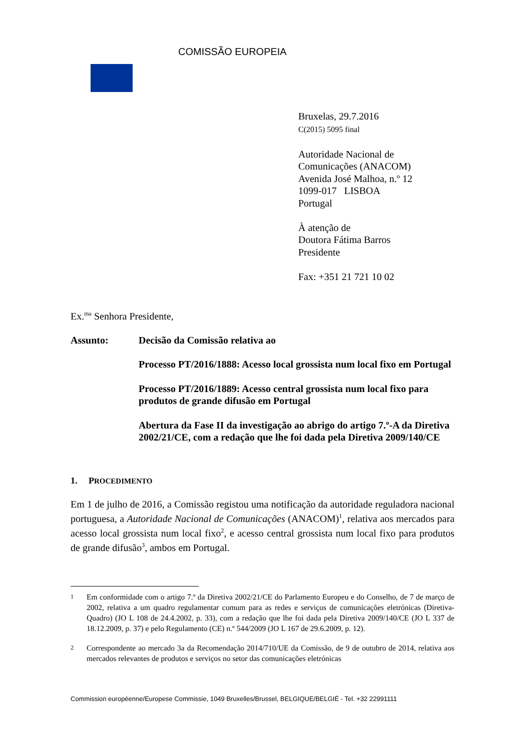COMISSÃO EUROPEIA
Bruxelas, 29.7.2016
C(2015) 5095 final
Autoridade Nacional de
Comunicações (ANACOM)
Avenida José Malhoa, n.º 12
1099-017 LISBOA
Portugal
À atenção de
Doutora Fátima Barros
Presidente
Fax: +351 21 721 10 02
Ex.<sup>ma</sup> Senhora Presidente,
Assunto: Decisão da Comissão relativa ao
Processo PT/2016/1888: Acesso local grossista num local fixo em Portugal
Processo PT/2016/1889: Acesso central grossista num local fixo para produtos de grande difusão em Portugal
Abertura da Fase II da investigação ao abrigo do artigo 7.º-A da Diretiva 2002/21/CE, com a redação que lhe foi dada pela Diretiva 2009/140/CE
1. PROCEDIMENTO
Em 1 de julho de 2016, a Comissão registou uma notificação da autoridade reguladora nacional portuguesa, a Autoridade Nacional de Comunicações (ANACOM)<sup>1</sup>, relativa aos mercados para acesso local grossista num local fixo<sup>2</sup>, e acesso central grossista num local fixo para produtos de grande difusão<sup>3</sup>, ambos em Portugal.
1
Em conformidade com o artigo 7.º da Diretiva 2002/21/CE do Parlamento Europeu e do Conselho, de 7 de março de 2002, relativa a um quadro regulamentar comum para as redes e serviços de comunicações eletrónicas (Diretiva-Quadro) (JO L 108 de 24.4.2002, p. 33), com a redação que lhe foi dada pela Diretiva 2009/140/CE (JO L 337 de 18.12.2009, p. 37) e pelo Regulamento (CE) n.º 544/2009 (JO L 167 de 29.6.2009, p. 12).
2
Correspondente ao mercado 3a da Recomendação 2014/710/UE da Comissão, de 9 de outubro de 2014, relativa aos mercados relevantes de produtos e serviços no setor das comunicações eletrónicas
Commission européenne/Europese Commissie, 1049 Bruxelles/Brussel, BELGIQUE/BELGIË - Tel. +32 22991111